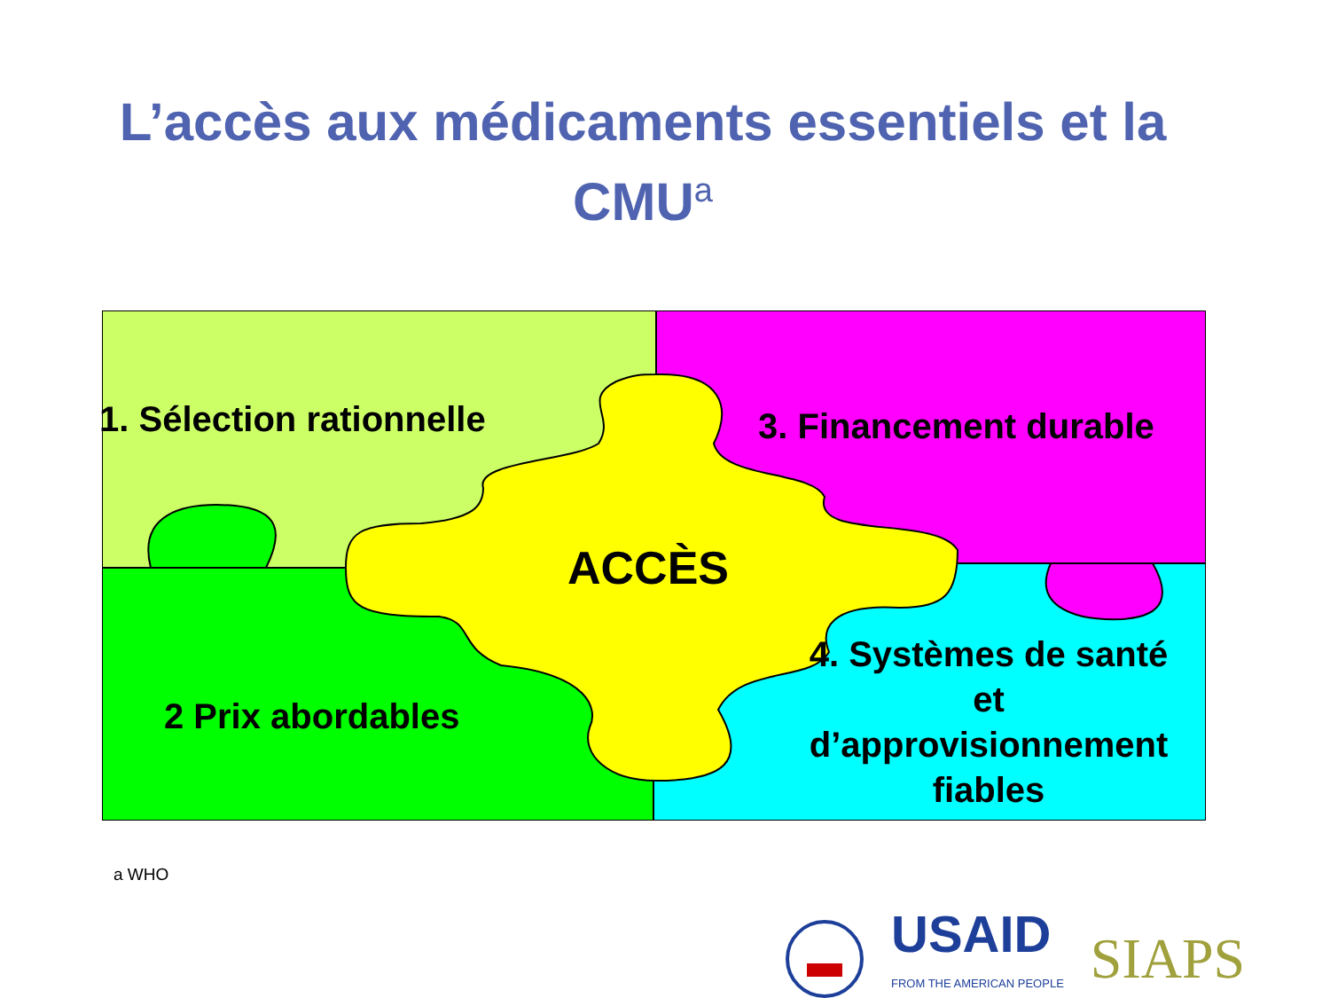L’accès aux médicaments essentiels et la CMU<sup>a</sup>
1. Sélection rationnelle 3. Financement durable
ACCÈS
2 Prix abordables
4. Systèmes de santé et d’approvisionnement fiables
a WHO
USAID
FROM THE AMERICAN PEOPLE
SIAPS